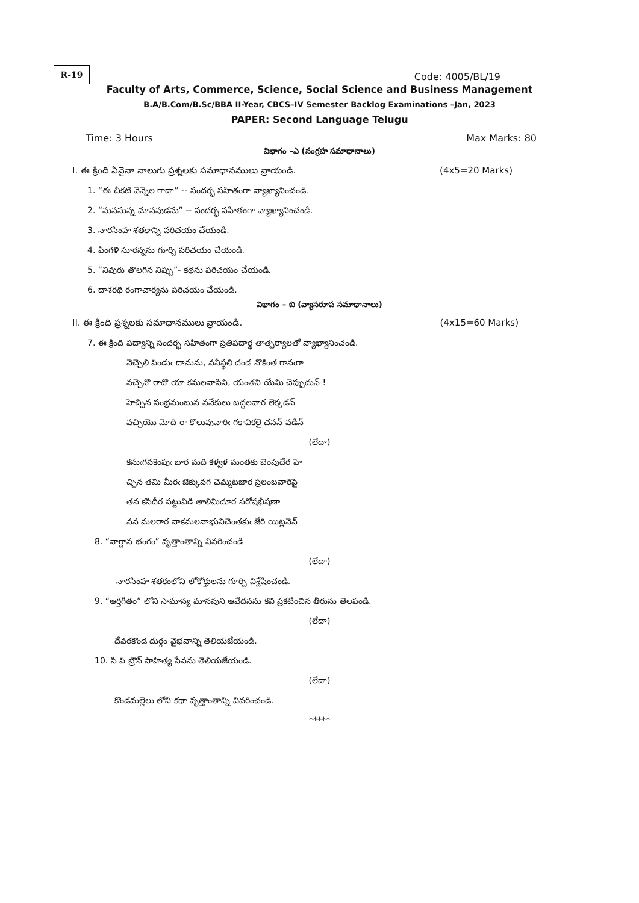R-19
Code: 4005/BL/19
Faculty of Arts, Commerce, Science, Social Science and Business Management
B.A/B.Com/B.Sc/BBA II-Year, CBCS–IV Semester Backlog Examinations –Jan, 2023
PAPER: Second Language Telugu
Time: 3 Hours Max Marks: 80
విభాగం –ఎ (సంగ్రహ సమాధానాలు)
I. ఈ క్రింది ఏవైనా నాలుగు ప్రశ్నలకు సమాధానములు వ్రాయండి. (4x5=20 Marks)
1. “ఈ చీకటి వెన్నెల గాదా” -- సందర్భ సహితంగా వ్యాఖ్యానించండి.
2. “మనసున్న మానవుడను” -- సందర్భ సహితంగా వ్యాఖ్యానించండి.
3. నారసింహ శతకాన్ని పరిచయం చేయండి.
4. పింగళి సూరన్నను గూర్చి పరిచయం చేయండి.
5. “నివురు తొలగిన నిప్పు”- కథను పరిచయం చేయండి.
6. దాశరథి రంగాచార్యను పరిచయం చేయండి.
విభాగం – బి (వ్యాసరూప సమాధానాలు)
II. ఈ క్రింది ప్రశ్నలకు సమాధానములు వ్రాయండి. (4x15=60 Marks)
7. ఈ క్రింది పద్యాన్ని సందర్భ సహితంగా ప్రతిపదార్థ తాత్పర్యాలతో వ్యాఖ్యానించండి.
నెచ్చెలి పిండుఁ దానును, వనీస్థలి దండ నొకింత గానఁగా
వచ్చెనొ రాదొ యా కమలవాసిని, యంతని యేమి చెప్పుదున్ !
హెచ్చిన సంభ్రమంబున ననేకులు బద్దలవార లెక్కడన్
వచ్చియొ మోది రా కొలువువారిఁ గకావికలై చనన్ వడిన్
(లేదా)
కనుఁగవకెంపుఁ బార మది కళ్వళ మంతకు బెంపుదేర హె
చ్చిన తమి మీరఁ జెక్కువగ చెమ్మటజార ప్రలంబవారిపై
తన కసిదీర పట్టువిడి తాలిమిదూర సరోషభీషణా
నన మలరార నాకమలనాభునిచెంతకుఁ జేరి యిట్లనెన్
8. “వాగ్దాన భంగం” వృత్తాంతాన్ని వివరించండి
(లేదా)
నారసింహ శతకంలోని లోకోక్తులను గూర్చి విశ్లేషించండి.
9. “ఆర్తగీతం” లోని సామాన్య మానవుని ఆవేదనను కవి ప్రకటించిన తీరును తెలపండి.
(లేదా)
దేవరకొండ దుర్గం వైభవాన్ని తెలియజేయండి.
10. సి పి బ్రౌన్ సాహిత్య సేవను తెలియజేయండి.
(లేదా)
కొండమల్లెలు లోని కథా వృత్తాంతాన్ని వివరించండి.
*****